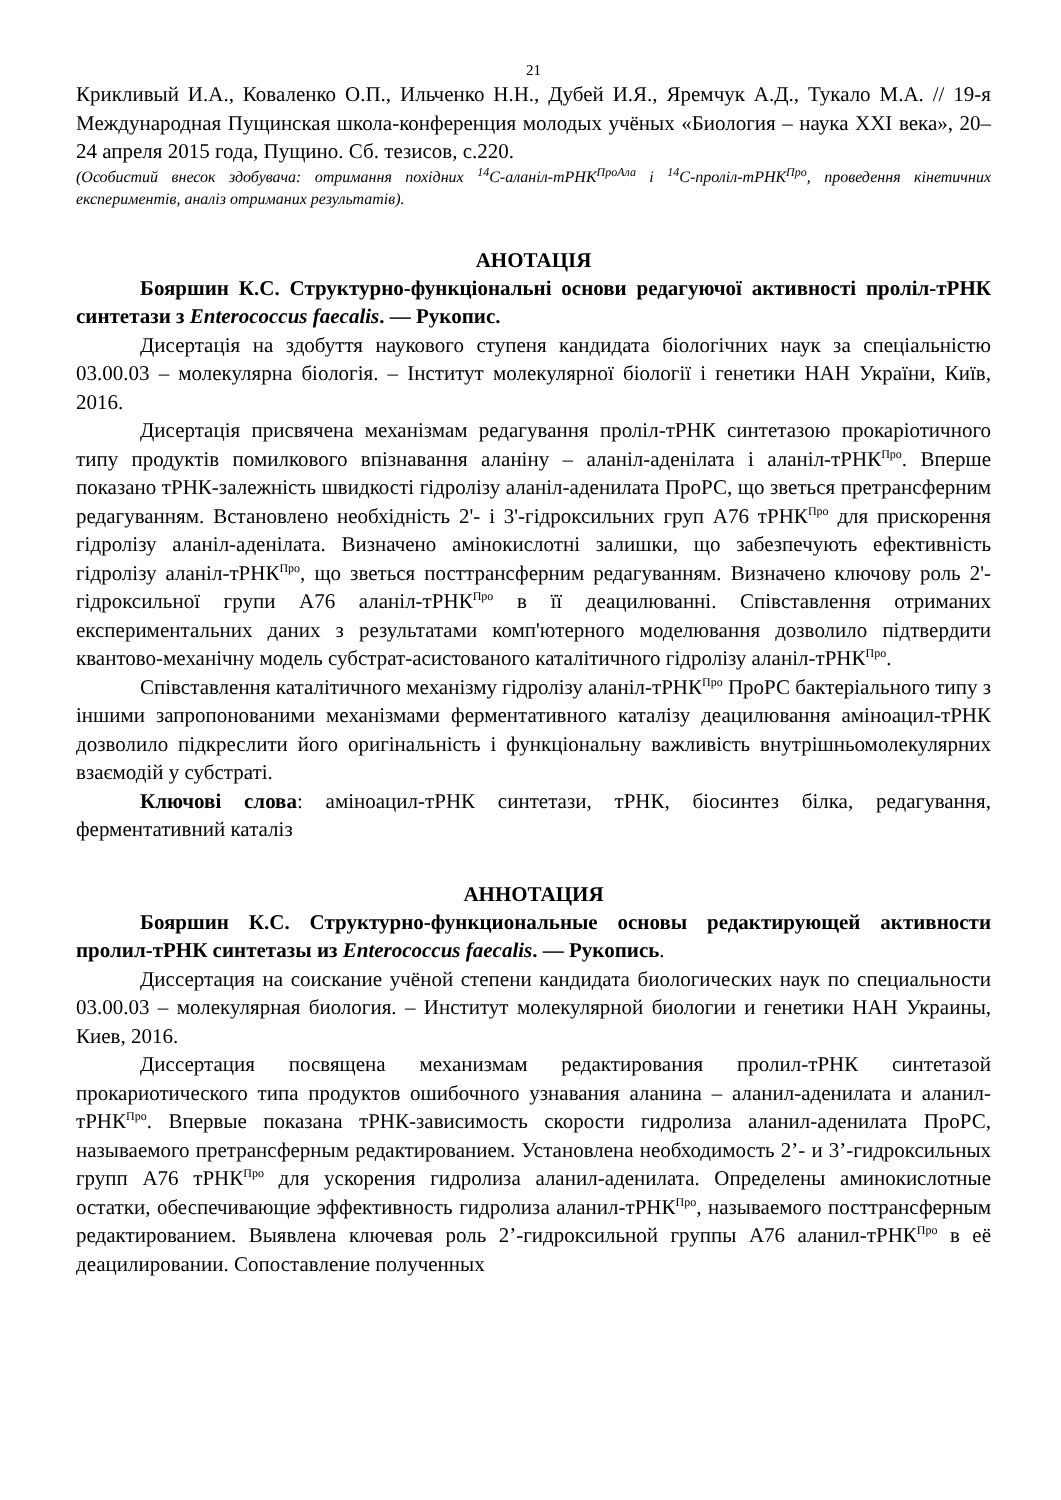21
Крикливый И.А., Коваленко О.П., Ильченко Н.Н., Дубей И.Я., Яремчук А.Д., Тукало М.А. // 19-я Международная Пущинская школа-конференция молодых учёных «Биология – наука XXI века», 20–24 апреля 2015 года, Пущино. Сб. тезисов, с.220.
(Особистий внесок здобувача: отримання похідних <sup>14</sup>С-аланіл-тРНК<sup>ПроАла</sup> і <sup>14</sup>С-проліл-тРНК<sup>Про</sup>, проведення кінетичних експериментів, аналіз отриманих результатів).
АНОТАЦІЯ
Бояршин К.С. Структурно-функціональні основи редагуючої активності проліл-тРНК синтетази з Enterococcus faecalis. — Рукопис.
Дисертація на здобуття наукового ступеня кандидата біологічних наук за спеціальністю 03.00.03 – молекулярна біологія. – Інститут молекулярної біології і генетики НАН України, Київ, 2016.
Дисертація присвячена механізмам редагування проліл-тРНК синтетазою прокаріотичного типу продуктів помилкового впізнавання аланіну – аланіл-аденілата і аланіл-тРНК<sup>Про</sup>. Вперше показано тРНК-залежність швидкості гідролізу аланіл-аденилата ПроРС, що зветься претрансферним редагуванням. Встановлено необхідність 2'- і 3'-гідроксильних груп А76 тРНК<sup>Про</sup> для прискорення гідролізу аланіл-аденілата. Визначено амінокислотні залишки, що забезпечують ефективність гідролізу аланіл-тРНК<sup>Про</sup>, що зветься посттрансферним редагуванням. Визначено ключову роль 2'-гідроксильної групи А76 аланіл-тРНК<sup>Про</sup> в її деацилюванні. Співставлення отриманих експериментальних даних з результатами комп'ютерного моделювання дозволило підтвердити квантово-механічну модель субстрат-асистованого каталітичного гідролізу аланіл-тРНК<sup>Про</sup>.
Співставлення каталітичного механізму гідролізу аланіл-тРНК<sup>Про</sup> ПроРС бактеріального типу з іншими запропонованими механізмами ферментативного каталізу деацилювання аміноацил-тРНК дозволило підкреслити його оригінальність і функціональну важливість внутрішньомолекулярних взаємодій у субстраті.
Ключові слова: аміноацил-тРНК синтетази, тРНК, біосинтез білка, редагування, ферментативний каталіз
АННОТАЦИЯ
Бояршин К.С. Структурно-функциональные основы редактирующей активности пролил-тРНК синтетазы из Enterococcus faecalis. — Рукопись.
Диссертация на соискание учёной степени кандидата биологических наук по специальности 03.00.03 – молекулярная биология. – Институт молекулярной биологии и генетики НАН Украины, Киев, 2016.
Диссертация посвящена механизмам редактирования пролил-тРНК синтетазой прокариотического типа продуктов ошибочного узнавания аланина – аланил-аденилата и аланил-тРНК<sup>Про</sup>. Впервые показана тРНК-зависимость скорости гидролиза аланил-аденилата ПроРС, называемого претрансферным редактированием. Установлена необходимость 2’- и 3’-гидроксильных групп А76 тРНК<sup>Про</sup> для ускорения гидролиза аланил-аденилата. Определены аминокислотные остатки, обеспечивающие эффективность гидролиза аланил-тРНК<sup>Про</sup>, называемого посттрансферным редактированием. Выявлена ключевая роль 2’-гидроксильной группы А76 аланил-тРНК<sup>Про</sup> в её деацилировании. Сопоставление полученных